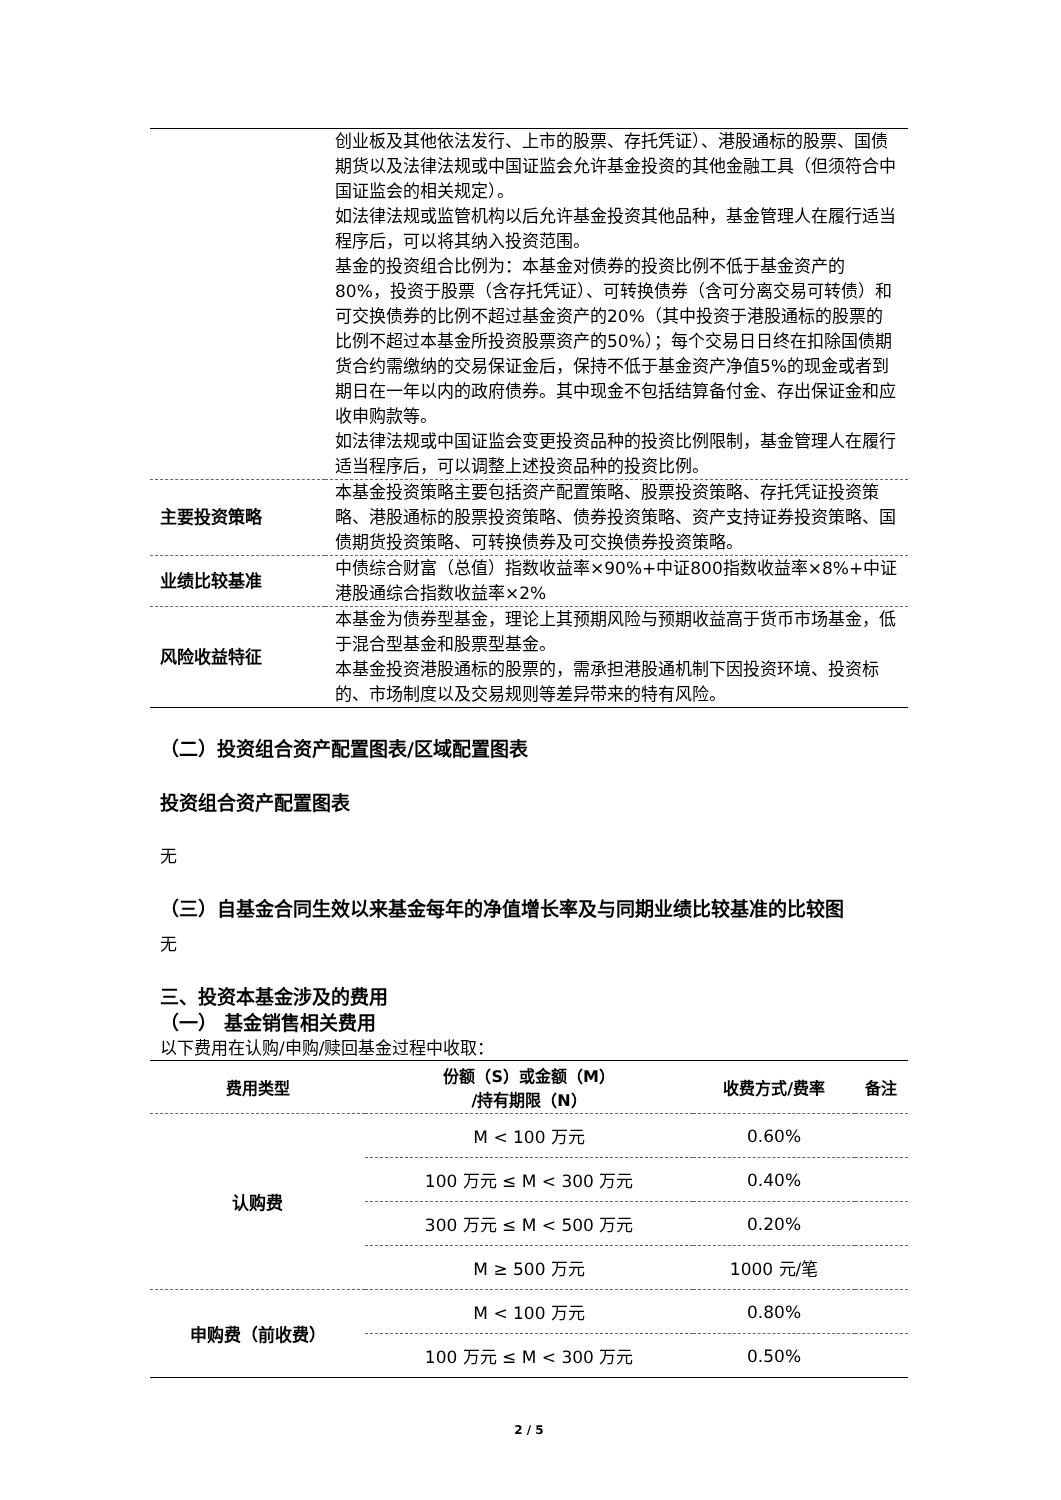| | 创业板及其他依法发行、上市的股票、存托凭证）、港股通标的股票、国债期货以及法律法规或中国证监会允许基金投资的其他金融工具（但须符合中国证监会的相关规定）。 如法律法规或监管机构以后允许基金投资其他品种，基金管理人在履行适当程序后，可以将其纳入投资范围。 基金的投资组合比例为：本基金对债券的投资比例不低于基金资产的80%，投资于股票（含存托凭证）、可转换债券（含可分离交易可转债）和可交换债券的比例不超过基金资产的20%（其中投资于港股通标的股票的比例不超过本基金所投资股票资产的50%）；每个交易日日终在扣除国债期货合约需缴纳的交易保证金后，保持不低于基金资产净值5%的现金或者到期日在一年以内的政府债券。其中现金不包括结算备付金、存出保证金和应收申购款等。 如法律法规或中国证监会变更投资品种的投资比例限制，基金管理人在履行适当程序后，可以调整上述投资品种的投资比例。 |
| 主要投资策略 | 本基金投资策略主要包括资产配置策略、股票投资策略、存托凭证投资策略、港股通标的股票投资策略、债券投资策略、资产支持证券投资策略、国债期货投资策略、可转换债券及可交换债券投资策略。 |
| 业绩比较基准 | 中债综合财富（总值）指数收益率×90%+中证800指数收益率×8%+中证港股通综合指数收益率×2% |
| 风险收益特征 | 本基金为债券型基金，理论上其预期风险与预期收益高于货币市场基金，低于混合型基金和股票型基金。 本基金投资港股通标的股票的，需承担港股通机制下因投资环境、投资标的、市场制度以及交易规则等差异带来的特有风险。 |
（二）投资组合资产配置图表/区域配置图表
投资组合资产配置图表
无
（三）自基金合同生效以来基金每年的净值增长率及与同期业绩比较基准的比较图
无
三、投资本基金涉及的费用
（一） 基金销售相关费用
以下费用在认购/申购/赎回基金过程中收取：
| 费用类型 | 份额（S）或金额（M） /持有期限（N） | 收费方式/费率 | 备注 |
| --- | --- | --- | --- |
| 认购费 | M < 100 万元 | 0.60% | |
| | 100 万元 ≤ M < 300 万元 | 0.40% | |
| | 300 万元 ≤ M < 500 万元 | 0.20% | |
| | M ≥ 500 万元 | 1000 元/笔 | |
| 申购费（前收费） | M < 100 万元 | 0.80% | |
| | 100 万元 ≤ M < 300 万元 | 0.50% | |
2 / 5